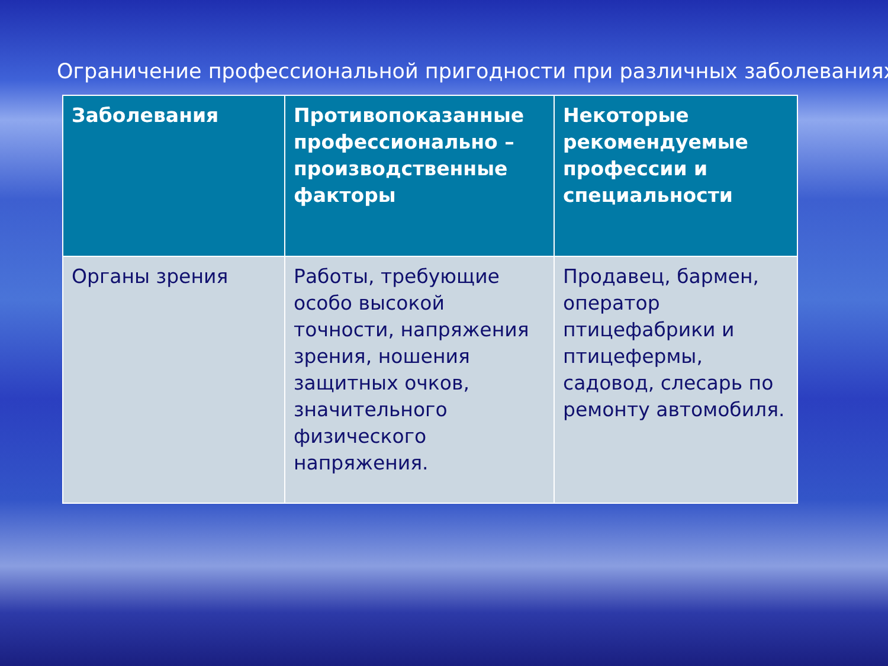Ограничение профессиональной пригодности при различных заболеваниях
| Заболевания | Противопоказанные профессионально – производственные факторы | Некоторые рекомендуемые профессии и специальности |
| --- | --- | --- |
| Органы зрения | Работы, требующие особо высокой точности, напряжения зрения, ношения защитных очков, значительного физического напряжения. | Продавец, бармен, оператор птицефабрики и птицефермы, садовод, слесарь по ремонту автомобиля. |